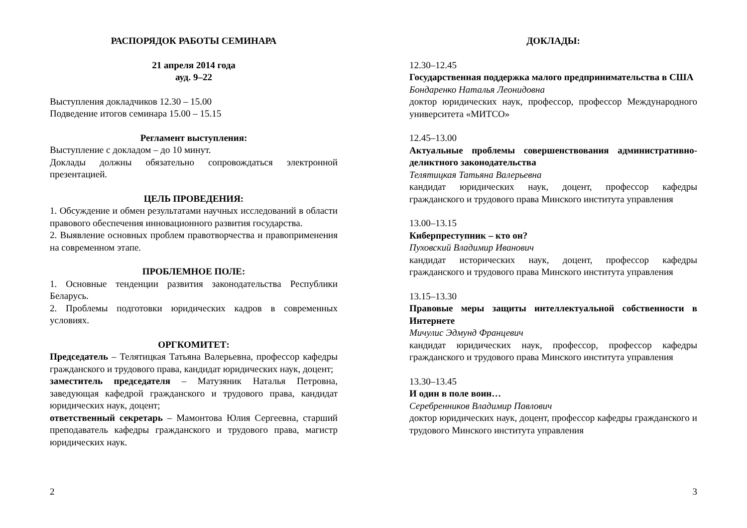РАСПОРЯДОК РАБОТЫ СЕМИНАРА
21 апреля 2014 года
ауд. 9–22
Выступления докладчиков 12.30 – 15.00
Подведение итогов семинара 15.00 – 15.15
Регламент выступления:
Выступление с докладом – до 10 минут.
Доклады должны обязательно сопровождаться электронной презентацией.
ЦЕЛЬ ПРОВЕДЕНИЯ:
1. Обсуждение и обмен результатами научных исследований в области правового обеспечения инновационного развития государства.
2. Выявление основных проблем правотворчества и правоприменения на современном этапе.
ПРОБЛЕМНОЕ ПОЛЕ:
1. Основные тенденции развития законодательства Республики Беларусь.
2. Проблемы подготовки юридических кадров в современных условиях.
ОРГКОМИТЕТ:
Председатель – Телятицкая Татьяна Валерьевна, профессор кафедры гражданского и трудового права, кандидат юридических наук, доцент;
заместитель председателя – Матузяник Наталья Петровна, заведующая кафедрой гражданского и трудового права, кандидат юридических наук, доцент;
ответственный секретарь – Мамонтова Юлия Сергеевна, старший преподаватель кафедры гражданского и трудового права, магистр юридических наук.
2
ДОКЛАДЫ:
12.30–12.45
Государственная поддержка малого предпринимательства в США
Бондаренко Наталья Леонидовна
доктор юридических наук, профессор, профессор Международного университета «МИТСО»
12.45–13.00
Актуальные проблемы совершенствования административно-деликтного законодательства
Телятицкая Татьяна Валерьевна
кандидат юридических наук, доцент, профессор кафедры гражданского и трудового права Минского института управления
13.00–13.15
Киберпреступник – кто он?
Пуховский Владимир Иванович
кандидат исторических наук, доцент, профессор кафедры гражданского и трудового права Минского института управления
13.15–13.30
Правовые меры защиты интеллектуальной собственности в Интернете
Мичулис Эдмунд Францевич
кандидат юридических наук, профессор, профессор кафедры гражданского и трудового права Минского института управления
13.30–13.45
И один в поле воин…
Серебренников Владимир Павлович
доктор юридических наук, доцент, профессор кафедры гражданского и трудового Минского института управления
3